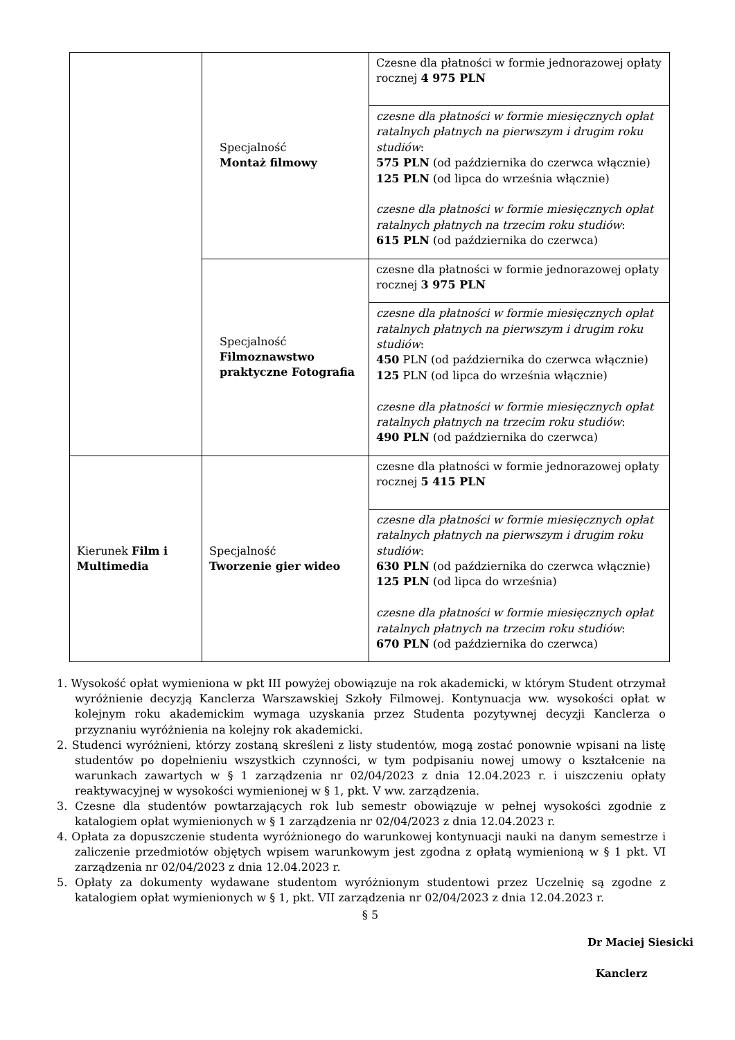| | Specjalność Montaż filmowy | Czesne dla płatności w formie jednorazowej opłaty rocznej 4 975 PLN |
| | | czesne dla płatności w formie miesięcznych opłat ratalnych płatnych na pierwszym i drugim roku studiów : 575 PLN (od października do czerwca włącznie) 125 PLN (od lipca do września włącznie) czesne dla płatności w formie miesięcznych opłat ratalnych płatnych na trzecim roku studiów : 615 PLN (od października do czerwca) |
| | Specjalność Filmoznawstwo praktyczne Fotografia | czesne dla płatności w formie jednorazowej opłaty rocznej 3 975 PLN |
| | | czesne dla płatności w formie miesięcznych opłat ratalnych płatnych na pierwszym i drugim roku studiów : 450 PLN (od października do czerwca włącznie) 125 PLN (od lipca do września włącznie) czesne dla płatności w formie miesięcznych opłat ratalnych płatnych na trzecim roku studiów : 490 PLN (od października do czerwca) |
| Kierunek Film i Multimedia | Specjalność Tworzenie gier wideo | czesne dla płatności w formie jednorazowej opłaty rocznej 5 415 PLN |
| | | czesne dla płatności w formie miesięcznych opłat ratalnych płatnych na pierwszym i drugim roku studiów : 630 PLN (od października do czerwca włącznie) 125 PLN (od lipca do września) czesne dla płatności w formie miesięcznych opłat ratalnych płatnych na trzecim roku studiów : 670 PLN (od października do czerwca) |
1. Wysokość opłat wymieniona w pkt III powyżej obowiązuje na rok akademicki, w którym Student otrzymał wyróżnienie decyzją Kanclerza Warszawskiej Szkoły Filmowej. Kontynuacja ww. wysokości opłat w kolejnym roku akademickim wymaga uzyskania przez Studenta pozytywnej decyzji Kanclerza o przyznaniu wyróżnienia na kolejny rok akademicki.
2. Studenci wyróżnieni, którzy zostaną skreśleni z listy studentów, mogą zostać ponownie wpisani na listę studentów po dopełnieniu wszystkich czynności, w tym podpisaniu nowej umowy o kształcenie na warunkach zawartych w § 1 zarządzenia nr 02/04/2023 z dnia 12.04.2023 r. i uiszczeniu opłaty reaktywacyjnej w wysokości wymienionej w § 1, pkt. V ww. zarządzenia.
3. Czesne dla studentów powtarzających rok lub semestr obowiązuje w pełnej wysokości zgodnie z katalogiem opłat wymienionych w § 1 zarządzenia nr 02/04/2023 z dnia 12.04.2023 r.
4. Opłata za dopuszczenie studenta wyróżnionego do warunkowej kontynuacji nauki na danym semestrze i zaliczenie przedmiotów objętych wpisem warunkowym jest zgodna z opłatą wymienioną w § 1 pkt. VI zarządzenia nr 02/04/2023 z dnia 12.04.2023 r.
5. Opłaty za dokumenty wydawane studentom wyróżnionym studentowi przez Uczelnię są zgodne z katalogiem opłat wymienionych w § 1, pkt. VII zarządzenia nr 02/04/2023 z dnia 12.04.2023 r.
§ 5
Dr Maciej Siesicki
Kanclerz